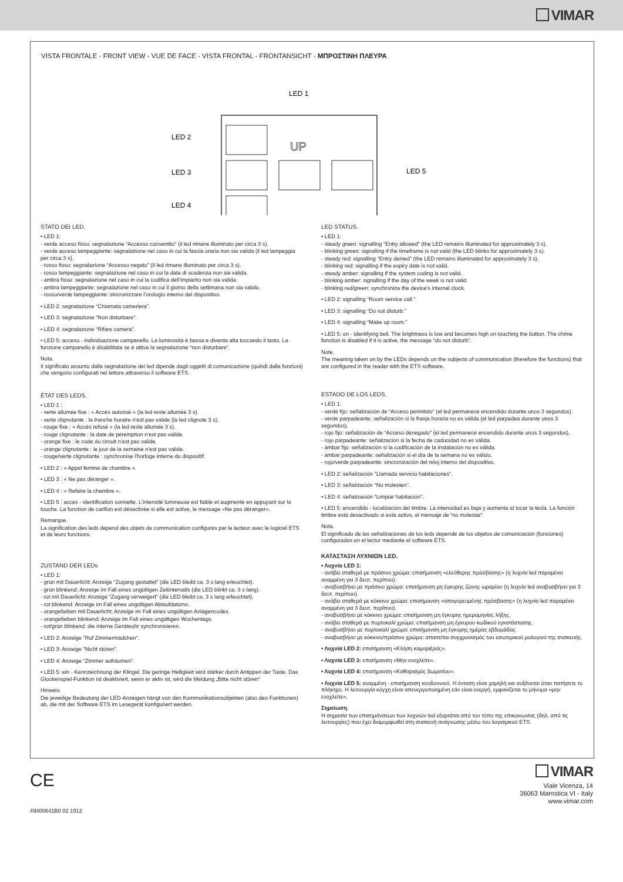VIMAR
VISTA FRONTALE - FRONT VIEW - VUE DE FACE - VISTA FRONTAL - FRONTANSICHT - ΜΠΡΟΣΤΙΝΗ ΠΛΕΥΡΑ
LED 1
LED 2
LED 3
LED 4
LED 5
UP
STATO DEI LED.
• LED 1:
- verde acceso fisso: segnalazione “Accesso consentito” (il led rimane illuminato per circa 3 s).
- verde acceso lampeggiante: segnalazione nel caso in cui la fascia oraria non sia valida (il led lampeggia per circa 3 s).
- rosso fisso: segnalazione “Accesso negato” (il led rimane illuminato per circa 3 s).
- rosso lampeggiante: segnalazione nel caso in cui la data di scadenza non sia valida.
- ambra fisso: segnalazione nel caso in cui la codifica dell’impianto non sia valida.
- ambra lampeggiante: segnalazione nel caso in cui il giorno della settimana non sia valido.
- rosso/verde lampeggiante: sincronizzare l’orologio interno del dispositivo.
• LED 2: segnalazione “Chiamata cameriera”.
• LED 3: segnalazione “Non disturbare”.
• LED 4: segnalazione “Rifare camera”.
• LED 5: acceso - individuazione campanello. La luminosità è bassa e diventa alta toccando il tasto. La funzione campanello è disabilitata se è attiva la segnalazione “non disturbare”.
Nota.
Il significato assunto dalla segnalazione dei led dipende dagli oggetti di comunicazione (quindi dalle funzioni) che vengono configurati nel lettore attraverso il software ETS.
ÉTAT DES LEDS.
• LED 1 :
- verte allumée fixe : « Accès autorisé » (la led reste allumée 3 s).
- verte clignotante : la tranche horaire n'est pas valide (la led clignote 3 s).
- rouge fixe : « Accès refusé » (la led reste allumée 3 s).
- rouge clignotante : la date de péremption n'est pas valide.
- orange fixe : le code du circuit n'est pas valide.
- orange clignotante : le jour de la semaine n'est pas valide.
- rouge/verte clignotante : synchronise l'horloge interne du dispositif.
• LED 2 : « Appel femme de chambre ».
• LED 3 : « Ne pas déranger ».
• LED 4 : « Refaire la chambre ».
• LED 5 : accès - identification sonnette. L'intensité lumineuse est faible et augmente en appuyant sur la touche. La fonction de carillon est désactivée si elle est active, le message «Ne pas déranger».
Remarque.
La signification des leds dépend des objets de communication configurés par le lecteur avec le logiciel ETS et de leurs fonctions.
ZUSTAND DER LEDs
• LED 1:
- grün mit Dauerlicht: Anzeige “Zugang gestattet” (die LED bleibt ca. 3 s lang erleuchtet).
- grün blinkend: Anzeige im Fall eines ungültigen Zeitintervalls (die LED blinkt ca. 3 s lang).
- rot mit Dauerlicht: Anzeige “Zugang verweigert” (die LED bleibt ca. 3 s lang erleuchtet).
- rot blinkend: Anzeige im Fall eines ungültigen Ablaufdatums.
- orangefarben mit Dauerlicht: Anzeige im Fall eines ungültigen Anlagencodes.
- orangefarben blinkend: Anzeige im Fall eines ungültigen Wochentags.
- rot/grün blinkend: die interne Geräteuhr synchronisieren.
• LED 2: Anzeige "Ruf Zimmermädchen".
• LED 3: Anzeige "Nicht stören".
• LED 4: Anzeige "Zimmer aufräumen".
• LED 5: ein - Kennzeichnung der Klingel. Die geringe Helligkeit wird stärker durch Antippen der Taste. Das Glockenspiel-Funktion ist deaktiviert, wenn er aktiv ist, wird die Meldung „Bitte nicht stören“
Hinweis.
Die jeweilige Bedeutung der LED-Anzeigen hängt von den Kommunikationsobjekten (also den Funktionen) ab, die mit der Software ETS im Lesegerät konfiguriert werden.
LED STATUS.
• LED 1:
- steady green: signalling “Entry allowed” (the LED remains illuminated for approximately 3 s).
- blinking green: signalling if the timeframe is not valid (the LED blinks for approximately 3 s).
- steady red: signalling “Entry denied” (the LED remains illuminated for approximately 3 s).
- blinking red: signalling if the expiry date is not valid.
- steady amber: signalling if the system coding is not valid.
- blinking amber: signalling if the day of the week is not valid.
- blinking red/green: synchronize the device's internal clock.
• LED 2: signalling “Room service call.”
• LED 3: signalling “Do not disturb.”
• LED 4: signalling “Make up room.”
• LED 5: on - identifying bell. The brightness is low and becomes high on touching the button. The chime function is disabled if it is active, the message “do not disturb”.
Note.
The meaning taken on by the LEDs depends on the subjects of communication (therefore the functions) that are configured in the reader with the ETS software.
ESTADO DE LOS LEDS.
• LED 1:
- verde fijo: señalización de “Acceso permitido” (el led permanece encendido durante unos 3 segundos).
- verde parpadeante: señalización si la franja horaria no es válida (el led parpadea durante unos 3 segundos).
- rojo fijo: señalización de “Acceso denegado” (el led permanece encendido durante unos 3 segundos).
- rojo parpadeante: señalización si la fecha de caducidad no es válida.
- ámbar fijo: señalización si la codificación de la instalación no es válida.
- ámbar parpadeante: señalización si el día de la semana no es válido.
- rojo/verde parpadeante: sincronización del reloj interno del dispositivo.
• LED 2: señalización “Llamada servicio habitaciones”.
• LED 3: señalización “No molesten”.
• LED 4: señalización “Limpiar habitación”.
• LED 5: encendido - localización del timbre. La intensidad es baja y aumenta al tocar la tecla. La función timbre está desactivado si está activo, el mensaje de “no molestar”.
Nota.
El significado de las señalizaciones de los leds depende de los objetos de comunicación (funciones) configurados en el lector mediante el software ETS.
ΚΑΤΑΣΤΑΣΗ ΛΥΧΝΙΩΝ LED.
• Λυχνία LED 1:
- ανάβει σταθερά με πράσινο χρώμα: επισήμανση «ελεύθερης πρόσβασης» (η λυχνία led παραμένει αναμμένη για 3 δευτ. περίπου).
- αναβοσβήνει με πράσινο χρώμα: επισήμανση μη έγκυρης ζώνης ωραρίου (η λυχνία led αναβοσβήνει για 3 δευτ. περίπου).
- ανάβει σταθερά με κόκκινο χρώμα: επισήμανση «απαγορευμένης πρόσβασης» (η λυχνία led παραμένει αναμμένη για 3 δευτ. περίπου).
- αναβοσβήνει με κόκκινο χρώμα: επισήμανση μη έγκυρης ημερομηνίας λήξης.
- ανάβει σταθερά με πορτοκαλί χρώμα: επισήμανση μη έγκυρου κωδικού εγκατάστασης.
- αναβοσβήνει με πορτοκαλί χρώμα: επισήμανση μη έγκυρης ημέρας εβδομάδας.
- αναβοσβήνει με κόκκινο/πράσινο χρώμα: απαιτείται συγχρονισμός του εσωτερικού ρολογιού της συσκευής.
• Λυχνία LED 2: επισήμανση «Κλήση καμαριέρας».
• Λυχνία LED 3: επισήμανση «Μην ενοχλείτε».
• Λυχνία LED 4: επισήμανση «Καθαρισμός δωματίου».
• Λυχνία LED 5: αναμμένη - επισήμανση κουδουνιού. Η ένταση είναι χαμηλή και αυξάνεται όταν πατήσετε το πλήκτρο. Η λειτουργία κόγχη είναι απενεργοποιημένη εάν είναι ενεργή, εμφανίζεται το μήνυμα «μην ενοχλείτε».
Σημείωση.
Η σημασία των επισημάνσεων των λυχνιών led εξαρτάται από τον τύπο της επικοινωνίας (δηλ. από τις λειτουργίες) που έχει διαμορφωθεί στη συσκευή ανάγνωσης μέσω του λογισμικού ETS.
CE
49400641B0 02 1912
VIMAR
Viale Vicenza, 14
36063 Marostica VI - Italy
www.vimar.com